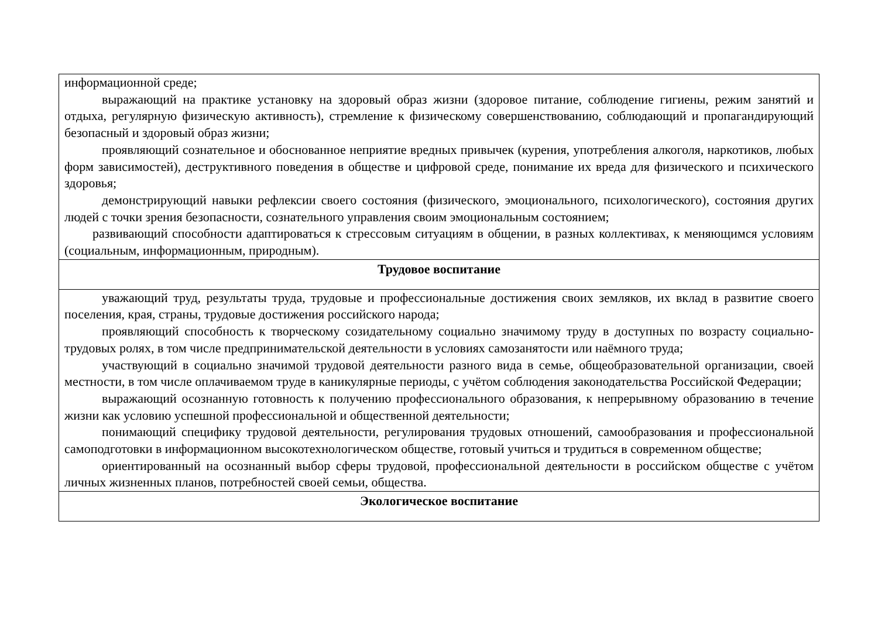| информационной среде; выражающий на практике установку на здоровый образ жизни (здоровое питание, соблюдение гигиены, режим занятий и отдыха, регулярную физическую активность), стремление к физическому совершенствованию, соблюдающий и пропагандирующий безопасный и здоровый образ жизни; проявляющий сознательное и обоснованное неприятие вредных привычек (курения, употребления алкоголя, наркотиков, любых форм зависимостей), деструктивного поведения в обществе и цифровой среде, понимание их вреда для физического и психического здоровья; демонстрирующий навыки рефлексии своего состояния (физического, эмоционального, психологического), состояния других людей с точки зрения безопасности, сознательного управления своим эмоциональным состоянием; развивающий способности адаптироваться к стрессовым ситуациям в общении, в разных коллективах, к меняющимся условиям (социальным, информационным, природным). |
| Трудовое воспитание |
| уважающий труд, результаты труда, трудовые и профессиональные достижения своих земляков, их вклад в развитие своего поселения, края, страны, трудовые достижения российского народа; проявляющий способность к творческому созидательному социально значимому труду в доступных по возрасту социально-трудовых ролях, в том числе предпринимательской деятельности в условиях самозанятости или наёмного труда; участвующий в социально значимой трудовой деятельности разного вида в семье, общеобразовательной организации, своей местности, в том числе оплачиваемом труде в каникулярные периоды, с учётом соблюдения законодательства Российской Федерации; выражающий осознанную готовность к получению профессионального образования, к непрерывному образованию в течение жизни как условию успешной профессиональной и общественной деятельности; понимающий специфику трудовой деятельности, регулирования трудовых отношений, самообразования и профессиональной самоподготовки в информационном высокотехнологическом обществе, готовый учиться и трудиться в современном обществе; ориентированный на осознанный выбор сферы трудовой, профессиональной деятельности в российском обществе с учётом личных жизненных планов, потребностей своей семьи, общества. |
| Экологическое воспитание |